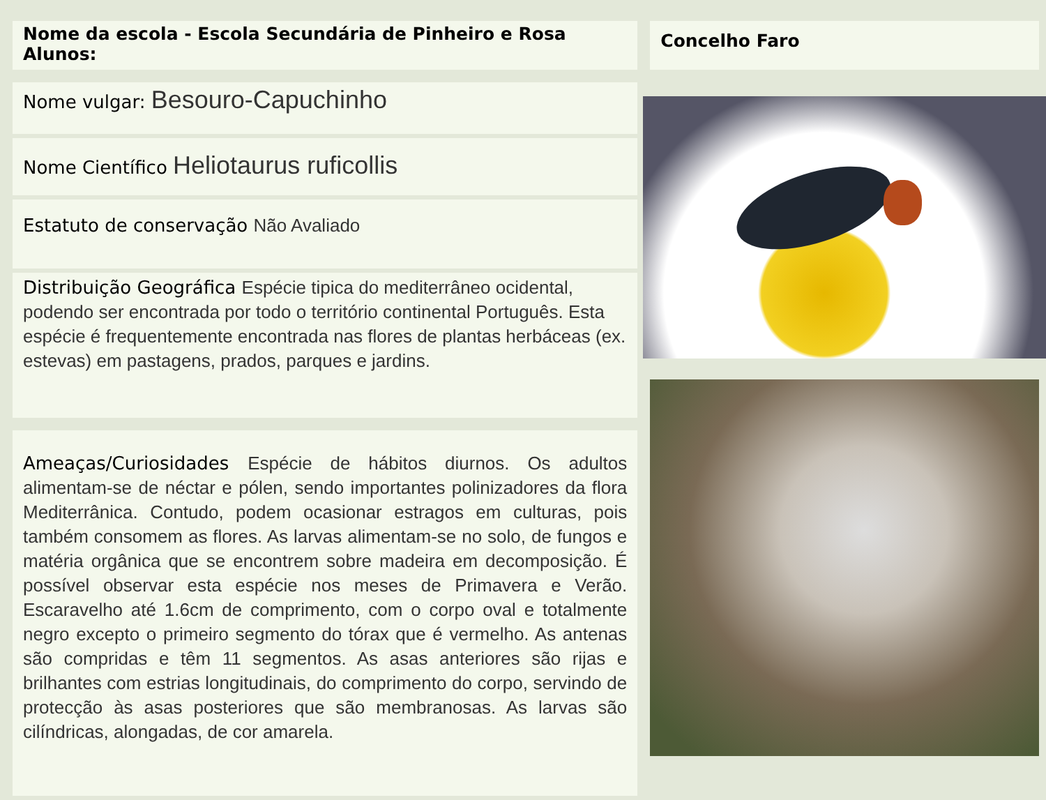Nome da escola - Escola Secundária de Pinheiro e Rosa
Alunos:
Nome vulgar: Besouro-Capuchinho
Nome Científico Heliotaurus ruficollis
Estatuto de conservação Não Avaliado
Distribuição Geográfica Espécie tipica do mediterrâneo ocidental, podendo ser encontrada por todo o território continental Português. Esta espécie é frequentemente encontrada nas flores de plantas herbáceas (ex. estevas) em pastagens, prados, parques e jardins.
Ameaças/Curiosidades Espécie de hábitos diurnos. Os adultos alimentam-se de néctar e pólen, sendo importantes polinizadores da flora Mediterrânica. Contudo, podem ocasionar estragos em culturas, pois também consomem as flores. As larvas alimentam-se no solo, de fungos e matéria orgânica que se encontrem sobre madeira em decomposição. É possível observar esta espécie nos meses de Primavera e Verão. Escaravelho até 1.6cm de comprimento, com o corpo oval e totalmente negro excepto o primeiro segmento do tórax que é vermelho. As antenas são compridas e têm 11 segmentos. As asas anteriores são rijas e brilhantes com estrias longitudinais, do comprimento do corpo, servindo de protecção às asas posteriores que são membranosas. As larvas são cilíndricas, alongadas, de cor amarela.
Concelho Faro